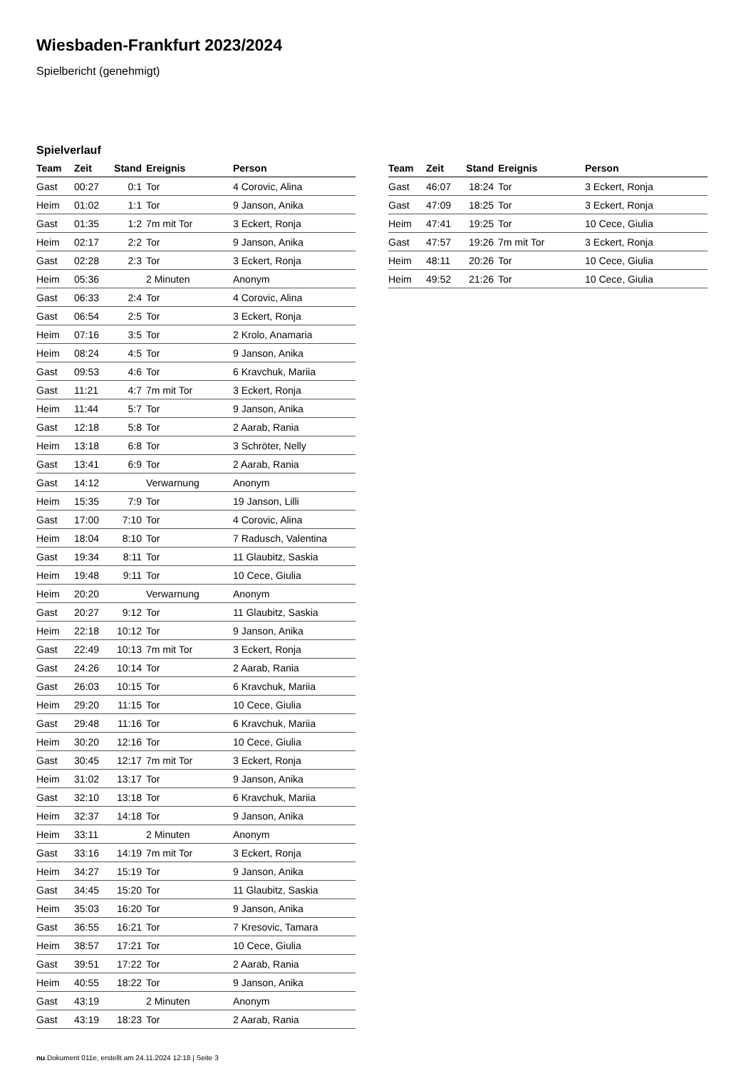Wiesbaden-Frankfurt 2023/2024
Spielbericht (genehmigt)
Spielverlauf
| Team | Zeit | Stand | Ereignis | Person |
| --- | --- | --- | --- | --- |
| Gast | 00:27 | 0:1 | Tor | 4 Corovic, Alina |
| Heim | 01:02 | 1:1 | Tor | 9 Janson, Anika |
| Gast | 01:35 | 1:2 | 7m mit Tor | 3 Eckert, Ronja |
| Heim | 02:17 | 2:2 | Tor | 9 Janson, Anika |
| Gast | 02:28 | 2:3 | Tor | 3 Eckert, Ronja |
| Heim | 05:36 | | 2 Minuten | Anonym |
| Gast | 06:33 | 2:4 | Tor | 4 Corovic, Alina |
| Gast | 06:54 | 2:5 | Tor | 3 Eckert, Ronja |
| Heim | 07:16 | 3:5 | Tor | 2 Krolo, Anamaria |
| Heim | 08:24 | 4:5 | Tor | 9 Janson, Anika |
| Gast | 09:53 | 4:6 | Tor | 6 Kravchuk, Mariia |
| Gast | 11:21 | 4:7 | 7m mit Tor | 3 Eckert, Ronja |
| Heim | 11:44 | 5:7 | Tor | 9 Janson, Anika |
| Gast | 12:18 | 5:8 | Tor | 2 Aarab, Rania |
| Heim | 13:18 | 6:8 | Tor | 3 Schröter, Nelly |
| Gast | 13:41 | 6:9 | Tor | 2 Aarab, Rania |
| Gast | 14:12 | | Verwarnung | Anonym |
| Heim | 15:35 | 7:9 | Tor | 19 Janson, Lilli |
| Gast | 17:00 | 7:10 | Tor | 4 Corovic, Alina |
| Heim | 18:04 | 8:10 | Tor | 7 Radusch, Valentina |
| Gast | 19:34 | 8:11 | Tor | 11 Glaubitz, Saskia |
| Heim | 19:48 | 9:11 | Tor | 10 Cece, Giulia |
| Heim | 20:20 | | Verwarnung | Anonym |
| Gast | 20:27 | 9:12 | Tor | 11 Glaubitz, Saskia |
| Heim | 22:18 | 10:12 | Tor | 9 Janson, Anika |
| Gast | 22:49 | 10:13 | 7m mit Tor | 3 Eckert, Ronja |
| Gast | 24:26 | 10:14 | Tor | 2 Aarab, Rania |
| Gast | 26:03 | 10:15 | Tor | 6 Kravchuk, Mariia |
| Heim | 29:20 | 11:15 | Tor | 10 Cece, Giulia |
| Gast | 29:48 | 11:16 | Tor | 6 Kravchuk, Mariia |
| Heim | 30:20 | 12:16 | Tor | 10 Cece, Giulia |
| Gast | 30:45 | 12:17 | 7m mit Tor | 3 Eckert, Ronja |
| Heim | 31:02 | 13:17 | Tor | 9 Janson, Anika |
| Gast | 32:10 | 13:18 | Tor | 6 Kravchuk, Mariia |
| Heim | 32:37 | 14:18 | Tor | 9 Janson, Anika |
| Heim | 33:11 | | 2 Minuten | Anonym |
| Gast | 33:16 | 14:19 | 7m mit Tor | 3 Eckert, Ronja |
| Heim | 34:27 | 15:19 | Tor | 9 Janson, Anika |
| Gast | 34:45 | 15:20 | Tor | 11 Glaubitz, Saskia |
| Heim | 35:03 | 16:20 | Tor | 9 Janson, Anika |
| Gast | 36:55 | 16:21 | Tor | 7 Kresovic, Tamara |
| Heim | 38:57 | 17:21 | Tor | 10 Cece, Giulia |
| Gast | 39:51 | 17:22 | Tor | 2 Aarab, Rania |
| Heim | 40:55 | 18:22 | Tor | 9 Janson, Anika |
| Gast | 43:19 | | 2 Minuten | Anonym |
| Gast | 43:19 | 18:23 | Tor | 2 Aarab, Rania |
| Team | Zeit | Stand | Ereignis | Person |
| --- | --- | --- | --- | --- |
| Gast | 46:07 | 18:24 | Tor | 3 Eckert, Ronja |
| Gast | 47:09 | 18:25 | Tor | 3 Eckert, Ronja |
| Heim | 47:41 | 19:25 | Tor | 10 Cece, Giulia |
| Gast | 47:57 | 19:26 | 7m mit Tor | 3 Eckert, Ronja |
| Heim | 48:11 | 20:26 | Tor | 10 Cece, Giulia |
| Heim | 49:52 | 21:26 | Tor | 10 Cece, Giulia |
nu.Dokument 011e, erstellt am 24.11.2024 12:18 | Seite 3